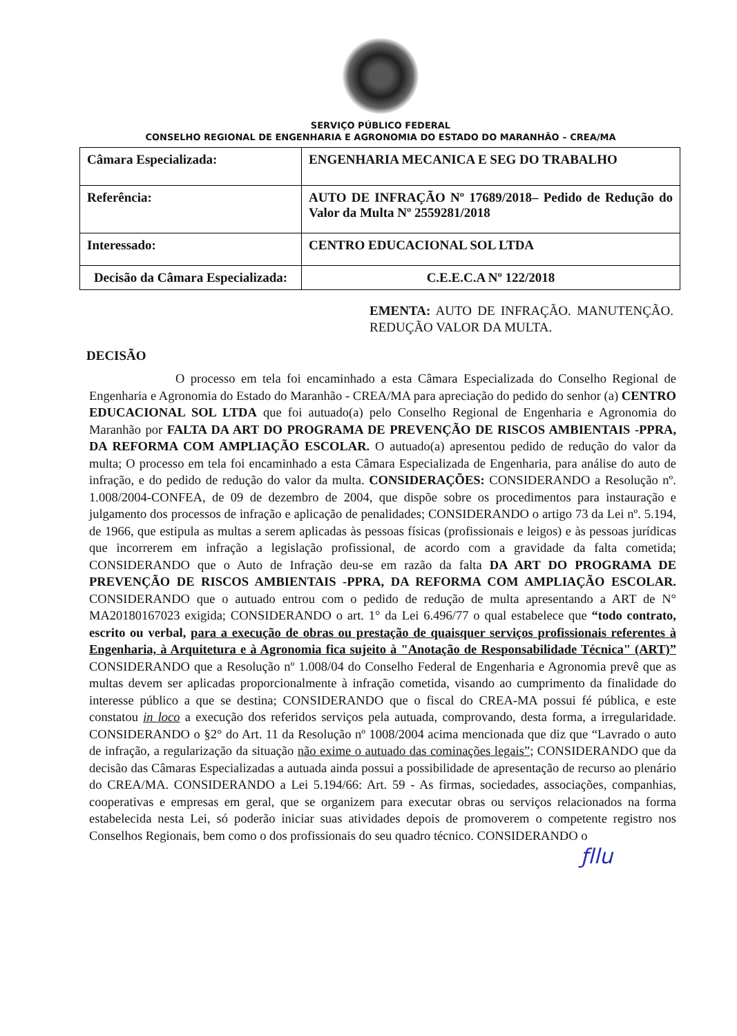SERVIÇO PÚBLICO FEDERAL
CONSELHO REGIONAL DE ENGENHARIA E AGRONOMIA DO ESTADO DO MARANHÃO – CREA/MA
| Câmara Especializada: | ENGENHARIA MECANICA E SEG DO TRABALHO |
| Referência: | AUTO DE INFRAÇÃO Nº 17689/2018– Pedido de Redução do Valor da Multa Nº 2559281/2018 |
| Interessado: | CENTRO EDUCACIONAL SOL LTDA |
| Decisão da Câmara Especializada: | C.E.E.C.A Nº 122/2018 |
EMENTA: AUTO DE INFRAÇÃO. MANUTENÇÃO. REDUÇÃO VALOR DA MULTA.
DECISÃO
O processo em tela foi encaminhado a esta Câmara Especializada do Conselho Regional de Engenharia e Agronomia do Estado do Maranhão - CREA/MA para apreciação do pedido do senhor (a) CENTRO EDUCACIONAL SOL LTDA que foi autuado(a) pelo Conselho Regional de Engenharia e Agronomia do Maranhão por FALTA DA ART DO PROGRAMA DE PREVENÇÃO DE RISCOS AMBIENTAIS -PPRA, DA REFORMA COM AMPLIAÇÃO ESCOLAR. O autuado(a) apresentou pedido de redução do valor da multa; O processo em tela foi encaminhado a esta Câmara Especializada de Engenharia, para análise do auto de infração, e do pedido de redução do valor da multa. CONSIDERAÇÕES: CONSIDERANDO a Resolução nº. 1.008/2004-CONFEA, de 09 de dezembro de 2004, que dispõe sobre os procedimentos para instauração e julgamento dos processos de infração e aplicação de penalidades; CONSIDERANDO o artigo 73 da Lei nº. 5.194, de 1966, que estipula as multas a serem aplicadas às pessoas físicas (profissionais e leigos) e às pessoas jurídicas que incorrerem em infração a legislação profissional, de acordo com a gravidade da falta cometida; CONSIDERANDO que o Auto de Infração deu-se em razão da falta DA ART DO PROGRAMA DE PREVENÇÃO DE RISCOS AMBIENTAIS -PPRA, DA REFORMA COM AMPLIAÇÃO ESCOLAR. CONSIDERANDO que o autuado entrou com o pedido de redução de multa apresentando a ART de N° MA20180167023 exigida; CONSIDERANDO o art. 1° da Lei 6.496/77 o qual estabelece que “todo contrato, escrito ou verbal, para a execução de obras ou prestação de quaisquer serviços profissionais referentes à Engenharia, à Arquitetura e à Agronomia fica sujeito à "Anotação de Responsabilidade Técnica" (ART)” CONSIDERANDO que a Resolução nº 1.008/04 do Conselho Federal de Engenharia e Agronomia prevê que as multas devem ser aplicadas proporcionalmente à infração cometida, visando ao cumprimento da finalidade do interesse público a que se destina; CONSIDERANDO que o fiscal do CREA-MA possui fé pública, e este constatou in loco a execução dos referidos serviços pela autuada, comprovando, desta forma, a irregularidade. CONSIDERANDO o §2° do Art. 11 da Resolução nº 1008/2004 acima mencionada que diz que “Lavrado o auto de infração, a regularização da situação não exime o autuado das cominações legais”; CONSIDERANDO que da decisão das Câmaras Especializadas a autuada ainda possui a possibilidade de apresentação de recurso ao plenário do CREA/MA. CONSIDERANDO a Lei 5.194/66: Art. 59 - As firmas, sociedades, associações, companhias, cooperativas e empresas em geral, que se organizem para executar obras ou serviços relacionados na forma estabelecida nesta Lei, só poderão iniciar suas atividades depois de promoverem o competente registro nos Conselhos Regionais, bem como o dos profissionais do seu quadro técnico. CONSIDERANDO o
ƒllu